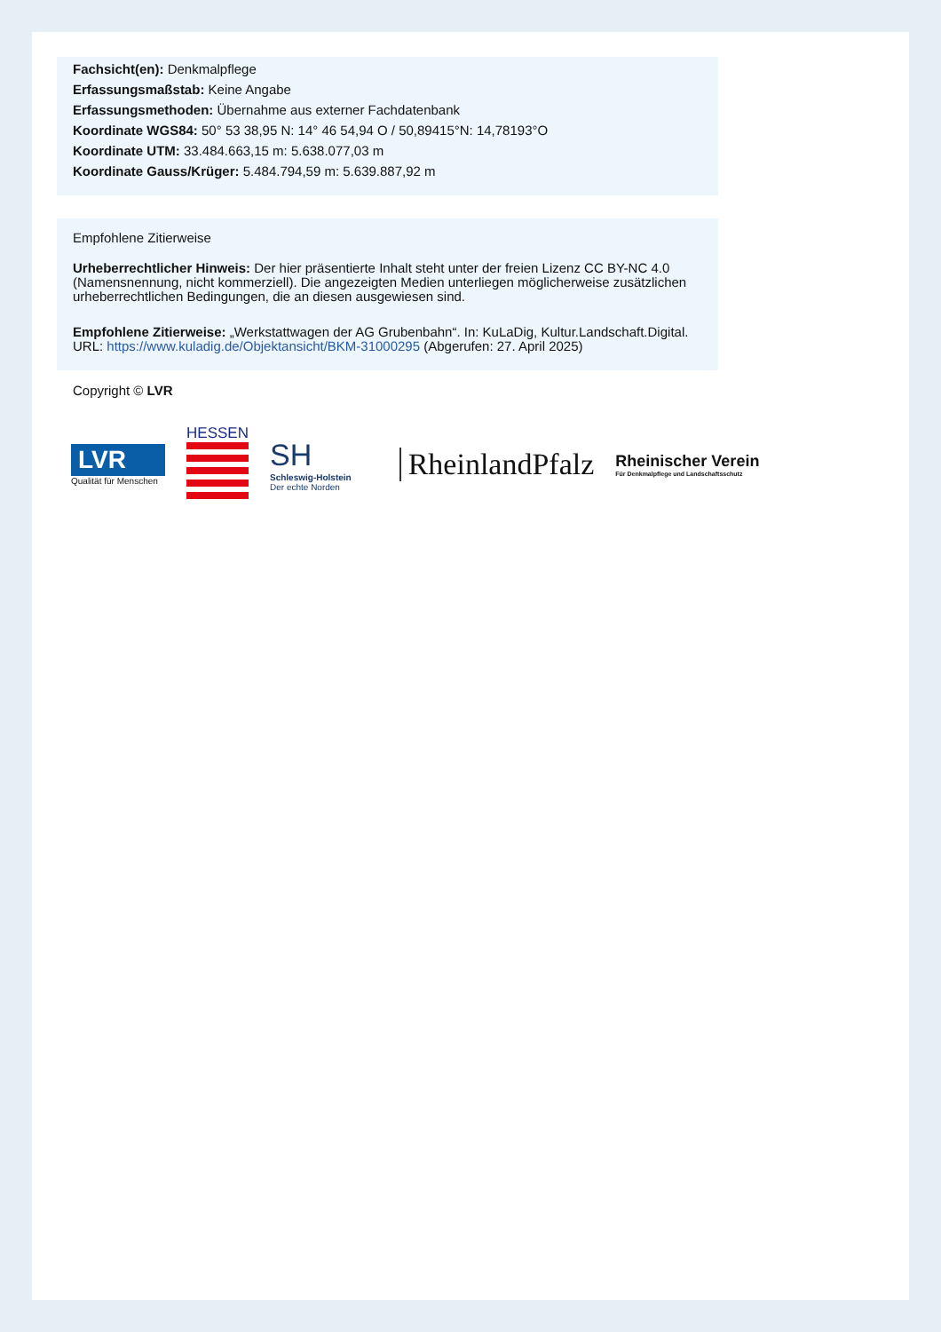Fachsicht(en): Denkmalpflege
Erfassungsmaßstab: Keine Angabe
Erfassungsmethoden: Übernahme aus externer Fachdatenbank
Koordinate WGS84: 50° 53 38,95 N: 14° 46 54,94 O / 50,89415°N: 14,78193°O
Koordinate UTM: 33.484.663,15 m: 5.638.077,03 m
Koordinate Gauss/Krüger: 5.484.794,59 m: 5.639.887,92 m
Empfohlene Zitierweise
Urheberrechtlicher Hinweis: Der hier präsentierte Inhalt steht unter der freien Lizenz CC BY-NC 4.0 (Namensnennung, nicht kommerziell). Die angezeigten Medien unterliegen möglicherweise zusätzlichen urheberrechtlichen Bedingungen, die an diesen ausgewiesen sind.
Empfohlene Zitierweise: „Werkstattwagen der AG Grubenbahn“. In: KuLaDig, Kultur.Landschaft.Digital. URL: https://www.kuladig.de/Objektansicht/BKM-31000295 (Abgerufen: 27. April 2025)
Copyright © LVR
LVR
Qualität für Menschen
HESSEN
SH
Schleswig-Holstein
Der echte Norden
RheinlandPfalz
Rheinischer Verein
Für Denkmalpflege und Landschaftsschutz